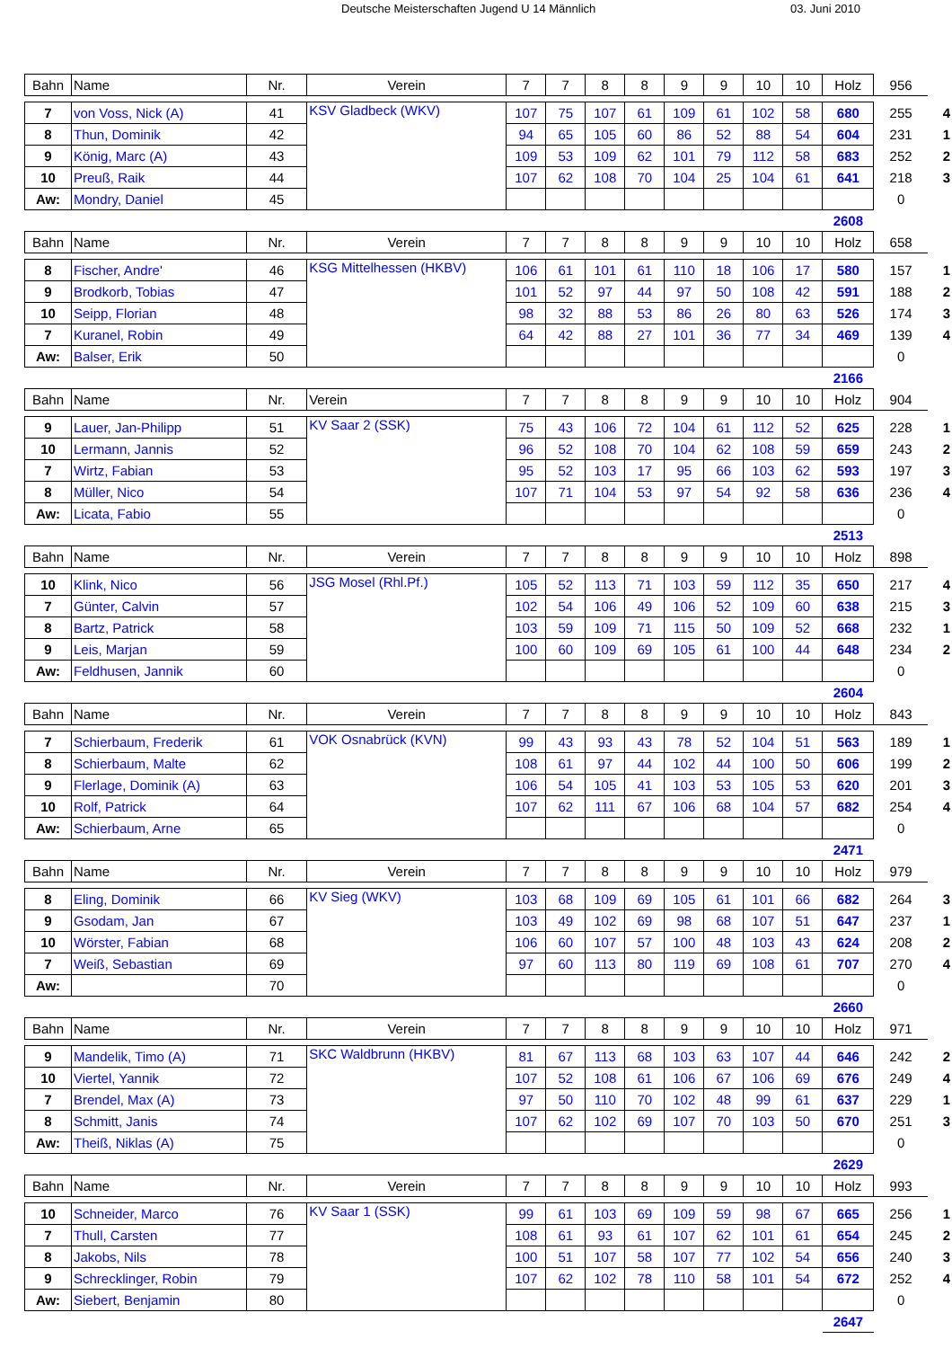Deutsche Meisterschaften Jugend U 14 Männlich 03. Juni 2010
| Bahn | Name | Nr. | Verein | 7 | 7 | 8 | 8 | 9 | 9 | 10 | 10 | Holz | 956 | |
| --- | --- | --- | --- | --- | --- | --- | --- | --- | --- | --- | --- | --- | --- | --- |
| 7 | von Voss, Nick (A) | 41 | KSV Gladbeck (WKV) | 107 | 75 | 107 | 61 | 109 | 61 | 102 | 58 | 680 | 255 | 4 |
| 8 | Thun, Dominik | 42 | | 94 | 65 | 105 | 60 | 86 | 52 | 88 | 54 | 604 | 231 | 1 |
| 9 | König, Marc (A) | 43 | | 109 | 53 | 109 | 62 | 101 | 79 | 112 | 58 | 683 | 252 | 2 |
| 10 | Preuß, Raik | 44 | | 107 | 62 | 108 | 70 | 104 | 25 | 104 | 61 | 641 | 218 | 3 |
| Aw: | Mondry, Daniel | 45 | | | | | | | | | | | 0 | |
| | | | | | | | | | | | | 2608 | | |
| Bahn | Name | Nr. | Verein | 7 | 7 | 8 | 8 | 9 | 9 | 10 | 10 | Holz | 658 | |
| --- | --- | --- | --- | --- | --- | --- | --- | --- | --- | --- | --- | --- | --- | --- |
| 8 | Fischer, Andre' | 46 | KSG Mittelhessen (HKBV) | 106 | 61 | 101 | 61 | 110 | 18 | 106 | 17 | 580 | 157 | 1 |
| 9 | Brodkorb, Tobias | 47 | | 101 | 52 | 97 | 44 | 97 | 50 | 108 | 42 | 591 | 188 | 2 |
| 10 | Seipp, Florian | 48 | | 98 | 32 | 88 | 53 | 86 | 26 | 80 | 63 | 526 | 174 | 3 |
| 7 | Kuranel, Robin | 49 | | 64 | 42 | 88 | 27 | 101 | 36 | 77 | 34 | 469 | 139 | 4 |
| Aw: | Balser, Erik | 50 | | | | | | | | | | | 0 | |
| | | | | | | | | | | | | 2166 | | |
| Bahn | Name | Nr. | Verein | 7 | 7 | 8 | 8 | 9 | 9 | 10 | 10 | Holz | 904 | |
| --- | --- | --- | --- | --- | --- | --- | --- | --- | --- | --- | --- | --- | --- | --- |
| 9 | Lauer, Jan-Philipp | 51 | KV Saar 2 (SSK) | 75 | 43 | 106 | 72 | 104 | 61 | 112 | 52 | 625 | 228 | 1 |
| 10 | Lermann, Jannis | 52 | | 96 | 52 | 108 | 70 | 104 | 62 | 108 | 59 | 659 | 243 | 2 |
| 7 | Wirtz, Fabian | 53 | | 95 | 52 | 103 | 17 | 95 | 66 | 103 | 62 | 593 | 197 | 3 |
| 8 | Müller, Nico | 54 | | 107 | 71 | 104 | 53 | 97 | 54 | 92 | 58 | 636 | 236 | 4 |
| Aw: | Licata, Fabio | 55 | | | | | | | | | | | 0 | |
| | | | | | | | | | | | | 2513 | | |
| Bahn | Name | Nr. | Verein | 7 | 7 | 8 | 8 | 9 | 9 | 10 | 10 | Holz | 898 | |
| --- | --- | --- | --- | --- | --- | --- | --- | --- | --- | --- | --- | --- | --- | --- |
| 10 | Klink, Nico | 56 | JSG Mosel (Rhl.Pf.) | 105 | 52 | 113 | 71 | 103 | 59 | 112 | 35 | 650 | 217 | 4 |
| 7 | Günter, Calvin | 57 | | 102 | 54 | 106 | 49 | 106 | 52 | 109 | 60 | 638 | 215 | 3 |
| 8 | Bartz, Patrick | 58 | | 103 | 59 | 109 | 71 | 115 | 50 | 109 | 52 | 668 | 232 | 1 |
| 9 | Leis, Marjan | 59 | | 100 | 60 | 109 | 69 | 105 | 61 | 100 | 44 | 648 | 234 | 2 |
| Aw: | Feldhusen, Jannik | 60 | | | | | | | | | | | 0 | |
| | | | | | | | | | | | | 2604 | | |
| Bahn | Name | Nr. | Verein | 7 | 7 | 8 | 8 | 9 | 9 | 10 | 10 | Holz | 843 | |
| --- | --- | --- | --- | --- | --- | --- | --- | --- | --- | --- | --- | --- | --- | --- |
| 7 | Schierbaum, Frederik | 61 | VOK Osnabrück (KVN) | 99 | 43 | 93 | 43 | 78 | 52 | 104 | 51 | 563 | 189 | 1 |
| 8 | Schierbaum, Malte | 62 | | 108 | 61 | 97 | 44 | 102 | 44 | 100 | 50 | 606 | 199 | 2 |
| 9 | Flerlage, Dominik (A) | 63 | | 106 | 54 | 105 | 41 | 103 | 53 | 105 | 53 | 620 | 201 | 3 |
| 10 | Rolf, Patrick | 64 | | 107 | 62 | 111 | 67 | 106 | 68 | 104 | 57 | 682 | 254 | 4 |
| Aw: | Schierbaum, Arne | 65 | | | | | | | | | | | 0 | |
| | | | | | | | | | | | | 2471 | | |
| Bahn | Name | Nr. | Verein | 7 | 7 | 8 | 8 | 9 | 9 | 10 | 10 | Holz | 979 | |
| --- | --- | --- | --- | --- | --- | --- | --- | --- | --- | --- | --- | --- | --- | --- |
| 8 | Eling, Dominik | 66 | KV Sieg (WKV) | 103 | 68 | 109 | 69 | 105 | 61 | 101 | 66 | 682 | 264 | 3 |
| 9 | Gsodam, Jan | 67 | | 103 | 49 | 102 | 69 | 98 | 68 | 107 | 51 | 647 | 237 | 1 |
| 10 | Wörster, Fabian | 68 | | 106 | 60 | 107 | 57 | 100 | 48 | 103 | 43 | 624 | 208 | 2 |
| 7 | Weiß, Sebastian | 69 | | 97 | 60 | 113 | 80 | 119 | 69 | 108 | 61 | 707 | 270 | 4 |
| Aw: | | 70 | | | | | | | | | | | 0 | |
| | | | | | | | | | | | | 2660 | | |
| Bahn | Name | Nr. | Verein | 7 | 7 | 8 | 8 | 9 | 9 | 10 | 10 | Holz | 971 | |
| --- | --- | --- | --- | --- | --- | --- | --- | --- | --- | --- | --- | --- | --- | --- |
| 9 | Mandelik, Timo (A) | 71 | SKC Waldbrunn (HKBV) | 81 | 67 | 113 | 68 | 103 | 63 | 107 | 44 | 646 | 242 | 2 |
| 10 | Viertel, Yannik | 72 | | 107 | 52 | 108 | 61 | 106 | 67 | 106 | 69 | 676 | 249 | 4 |
| 7 | Brendel, Max (A) | 73 | | 97 | 50 | 110 | 70 | 102 | 48 | 99 | 61 | 637 | 229 | 1 |
| 8 | Schmitt, Janis | 74 | | 107 | 62 | 102 | 69 | 107 | 70 | 103 | 50 | 670 | 251 | 3 |
| Aw: | Theiß, Niklas (A) | 75 | | | | | | | | | | | 0 | |
| | | | | | | | | | | | | 2629 | | |
| Bahn | Name | Nr. | Verein | 7 | 7 | 8 | 8 | 9 | 9 | 10 | 10 | Holz | 993 | |
| --- | --- | --- | --- | --- | --- | --- | --- | --- | --- | --- | --- | --- | --- | --- |
| 10 | Schneider, Marco | 76 | KV Saar 1 (SSK) | 99 | 61 | 103 | 69 | 109 | 59 | 98 | 67 | 665 | 256 | 1 |
| 7 | Thull, Carsten | 77 | | 108 | 61 | 93 | 61 | 107 | 62 | 101 | 61 | 654 | 245 | 2 |
| 8 | Jakobs, Nils | 78 | | 100 | 51 | 107 | 58 | 107 | 77 | 102 | 54 | 656 | 240 | 3 |
| 9 | Schrecklinger, Robin | 79 | | 107 | 62 | 102 | 78 | 110 | 58 | 101 | 54 | 672 | 252 | 4 |
| Aw: | Siebert, Benjamin | 80 | | | | | | | | | | | 0 | |
| | | | | | | | | | | | | 2647 | | |